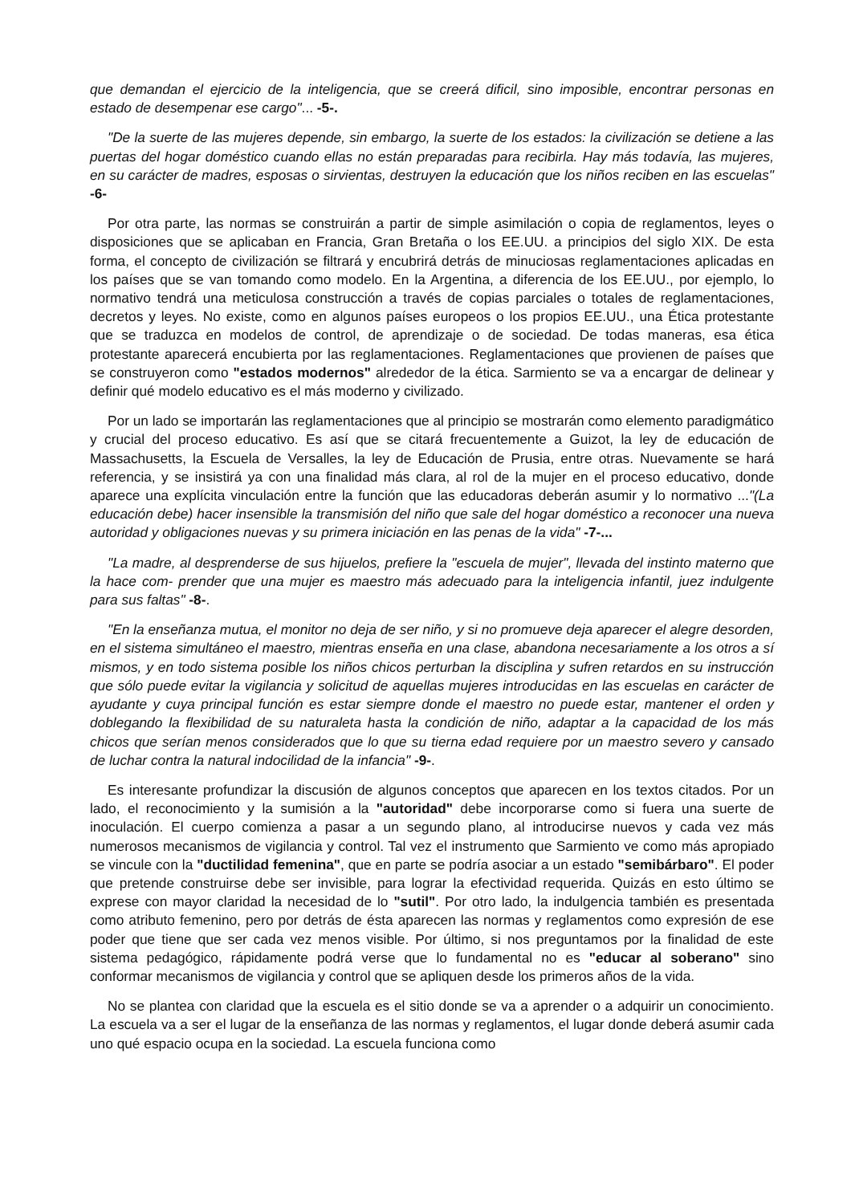que demandan el ejercicio de la inteligencia, que se creerá dificil, sino imposible, encontrar personas en estado de desempenar ese cargo"... -5-.
"De la suerte de las mujeres depende, sin embargo, la suerte de los estados: la civilización se detiene a las puertas del hogar doméstico cuando ellas no están preparadas para recibirla. Hay más todavía, las mujeres, en su carácter de madres, esposas o sirvientas, destruyen la educación que los niños reciben en las escuelas" -6-
Por otra parte, las normas se construirán a partir de simple asimilación o copia de reglamentos, leyes o disposiciones que se aplicaban en Francia, Gran Bretaña o los EE.UU. a principios del siglo XIX. De esta forma, el concepto de civilización se filtrará y encubrirá detrás de minuciosas reglamentaciones aplicadas en los países que se van tomando como modelo. En la Argentina, a diferencia de los EE.UU., por ejemplo, lo normativo tendrá una meticulosa construcción a través de copias parciales o totales de reglamentaciones, decretos y leyes. No existe, como en algunos países europeos o los propios EE.UU., una Ética protestante que se traduzca en modelos de control, de aprendizaje o de sociedad. De todas maneras, esa ética protestante aparecerá encubierta por las reglamentaciones. Reglamentaciones que provienen de países que se construyeron como "estados modernos" alrededor de la ética. Sarmiento se va a encargar de delinear y definir qué modelo educativo es el más moderno y civilizado.
Por un lado se importarán las reglamentaciones que al principio se mostrarán como elemento paradigmático y crucial del proceso educativo. Es así que se citará frecuentemente a Guizot, la ley de educación de Massachusetts, la Escuela de Versalles, la ley de Educación de Prusia, entre otras. Nuevamente se hará referencia, y se insistirá ya con una finalidad más clara, al rol de la mujer en el proceso educativo, donde aparece una explícita vinculación entre la función que las educadoras deberán asumir y lo normativo ..."(La educación debe) hacer insensible la transmisión del niño que sale del hogar doméstico a reconocer una nueva autoridad y obligaciones nuevas y su primera iniciación en las penas de la vida" -7-...
"La madre, al desprenderse de sus hijuelos, prefiere la "escuela de mujer", llevada del instinto materno que la hace com- prender que una mujer es maestro más adecuado para la inteligencia infantil, juez indulgente para sus faltas" -8-.
"En la enseñanza mutua, el monitor no deja de ser niño, y si no promueve deja aparecer el alegre desorden, en el sistema simultáneo el maestro, mientras enseña en una clase, abandona necesariamente a los otros a sí mismos, y en todo sistema posible los niños chicos perturban la disciplina y sufren retardos en su instrucción que sólo puede evitar la vigilancia y solicitud de aquellas mujeres introducidas en las escuelas en carácter de ayudante y cuya principal función es estar siempre donde el maestro no puede estar, mantener el orden y doblegando la flexibilidad de su naturaleta hasta la condición de niño, adaptar a la capacidad de los más chicos que serían menos considerados que lo que su tierna edad requiere por un maestro severo y cansado de luchar contra la natural indocilidad de la infancia" -9-.
Es interesante profundizar la discusión de algunos conceptos que aparecen en los textos citados. Por un lado, el reconocimiento y la sumisión a la "autoridad" debe incorporarse como si fuera una suerte de inoculación. El cuerpo comienza a pasar a un segundo plano, al introducirse nuevos y cada vez más numerosos mecanismos de vigilancia y control. Tal vez el instrumento que Sarmiento ve como más apropiado se vincule con la "ductilidad femenina", que en parte se podría asociar a un estado "semibárbaro". El poder que pretende construirse debe ser invisible, para lograr la efectividad requerida. Quizás en esto último se exprese con mayor claridad la necesidad de lo "sutil". Por otro lado, la indulgencia también es presentada como atributo femenino, pero por detrás de ésta aparecen las normas y reglamentos como expresión de ese poder que tiene que ser cada vez menos visible. Por último, si nos preguntamos por la finalidad de este sistema pedagógico, rápidamente podrá verse que lo fundamental no es "educar al soberano" sino conformar mecanismos de vigilancia y control que se apliquen desde los primeros años de la vida.
No se plantea con claridad que la escuela es el sitio donde se va a aprender o a adquirir un conocimiento. La escuela va a ser el lugar de la enseñanza de las normas y reglamentos, el lugar donde deberá asumir cada uno qué espacio ocupa en la sociedad. La escuela funciona como